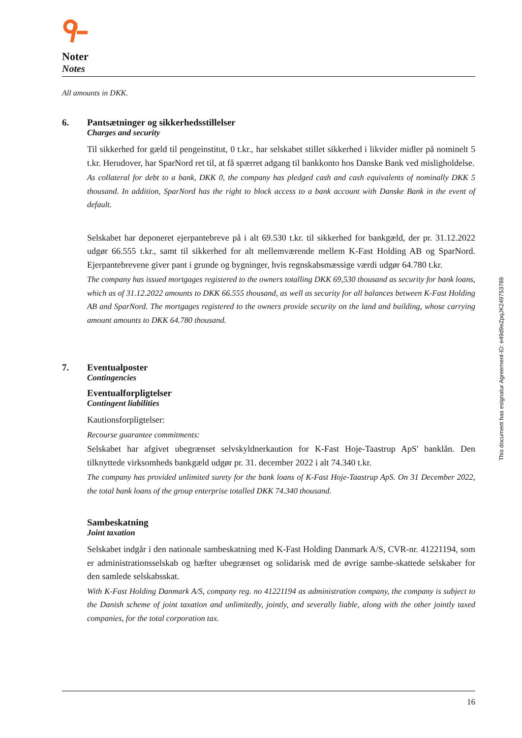Noter
Notes
All amounts in DKK.
6. Pantsætninger og sikkerhedsstillelser
Charges and security
Til sikkerhed for gæld til pengeinstitut, 0 t.kr., har selskabet stillet sikkerhed i likvider midler på nominelt 5 t.kr. Herudover, har SparNord ret til, at få spærret adgang til bankkonto hos Danske Bank ved misligholdelse.
As collateral for debt to a bank, DKK 0, the company has pledged cash and cash equivalents of nominally DKK 5 thousand. In addition, SparNord has the right to block access to a bank account with Danske Bank in the event of default.
Selskabet har deponeret ejerpantebreve på i alt 69.530 t.kr. til sikkerhed for bankgæld, der pr. 31.12.2022 udgør 66.555 t.kr., samt til sikkerhed for alt mellemværende mellem K-Fast Holding AB og SparNord. Ejerpantebrevene giver pant i grunde og bygninger, hvis regnskabsmæssige værdi udgør 64.780 t.kr.
The company has issued mortgages registered to the owners totalling DKK 69,530 thousand as security for bank loans, which as of 31.12.2022 amounts to DKK 66.555 thousand, as well as security for all balances between K-Fast Holding AB and SparNord. The mortgages registered to the owners provide security on the land and building, whose carrying amount amounts to DKK 64.780 thousand.
7. Eventualposter
Contingencies
Eventualforpligtelser
Contingent liabilities
Kautionsforpligtelser:
Recourse guarantee commitments:
Selskabet har afgivet ubegrænset selvskyldnerkaution for K-Fast Hoje-Taastrup ApS' banklån. Den tilknyttede virksomheds bankgæld udgør pr. 31. december 2022 i alt 74.340 t.kr.
The company has provided unlimited surety for the bank loans of K-Fast Hoje-Taastrup ApS. On 31 December 2022, the total bank loans of the group enterprise totalled DKK 74.340 thousand.
Sambeskatning
Joint taxation
Selskabet indgår i den nationale sambeskatning med K-Fast Holding Danmark A/S, CVR-nr. 41221194, som er administrationsselskab og hæfter ubegrænset og solidarisk med de øvrige sambe-skattede selskaber for den samlede selskabsskat.
With K-Fast Holding Danmark A/S, company reg. no 41221194 as administration company, the company is subject to the Danish scheme of joint taxation and unlimitedly, jointly, and severally liable, along with the other jointly taxed companies, for the total corporation tax.
This document has esignatur Agreement-ID: e49d9eZpqJK249753789
16